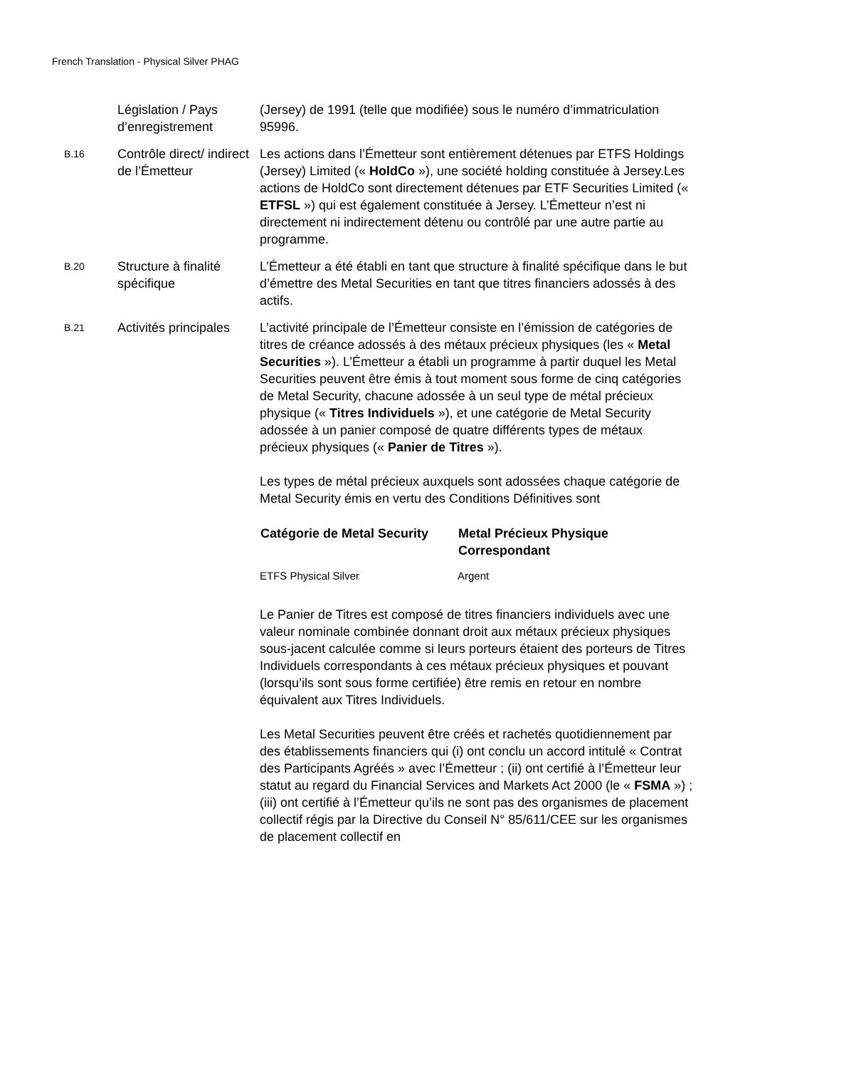French Translation - Physical Silver PHAG
| | Législation / Pays d’enregistrement | (Jersey) de 1991 (telle que modifiée) sous le numéro d’immatriculation 95996. |
| B.16 | Contrôle direct/ indirect de l’Émetteur | Les actions dans l’Émetteur sont entièrement détenues par ETFS Holdings (Jersey) Limited (« HoldCo »), une société holding constituée à Jersey.Les actions de HoldCo sont directement détenues par ETF Securities Limited (« ETFSL ») qui est également constituée à Jersey. L’Émetteur n’est ni directement ni indirectement détenu ou contrôlé par une autre partie au programme. |
| B.20 | Structure à finalité spécifique | L’Émetteur a été établi en tant que structure à finalité spécifique dans le but d’émettre des Metal Securities en tant que titres financiers adossés à des actifs. |
| B.21 | Activités principales | L’activité principale de l’Émetteur consiste en l’émission de catégories de titres de créance adossés à des métaux précieux physiques (les « Metal Securities »). L’Émetteur a établi un programme à partir duquel les Metal Securities peuvent être émis à tout moment sous forme de cinq catégories de Metal Security, chacune adossée à un seul type de métal précieux physique (« Titres Individuels »), et une catégorie de Metal Security adossée à un panier composé de quatre différents types de métaux précieux physiques (« Panier de Titres »). Les types de métal précieux auxquels sont adossées chaque catégorie de Metal Security émis en vertu des Conditions Définitives sont / Catégorie de Metal Security / Metal Précieux Physique Correspondant / / --- / --- / / ETFS Physical Silver / Argent / Le Panier de Titres est composé de titres financiers individuels avec une valeur nominale combinée donnant droit aux métaux précieux physiques sous-jacent calculée comme si leurs porteurs étaient des porteurs de Titres Individuels correspondants à ces métaux précieux physiques et pouvant (lorsqu’ils sont sous forme certifiée) être remis en retour en nombre équivalent aux Titres Individuels. Les Metal Securities peuvent être créés et rachetés quotidiennement par des établissements financiers qui (i) ont conclu un accord intitulé « Contrat des Participants Agréés » avec l’Émetteur ; (ii) ont certifié à l’Émetteur leur statut au regard du Financial Services and Markets Act 2000 (le « FSMA ») ; (iii) ont certifié à l’Émetteur qu’ils ne sont pas des organismes de placement collectif régis par la Directive du Conseil N° 85/611/CEE sur les organismes de placement collectif en |